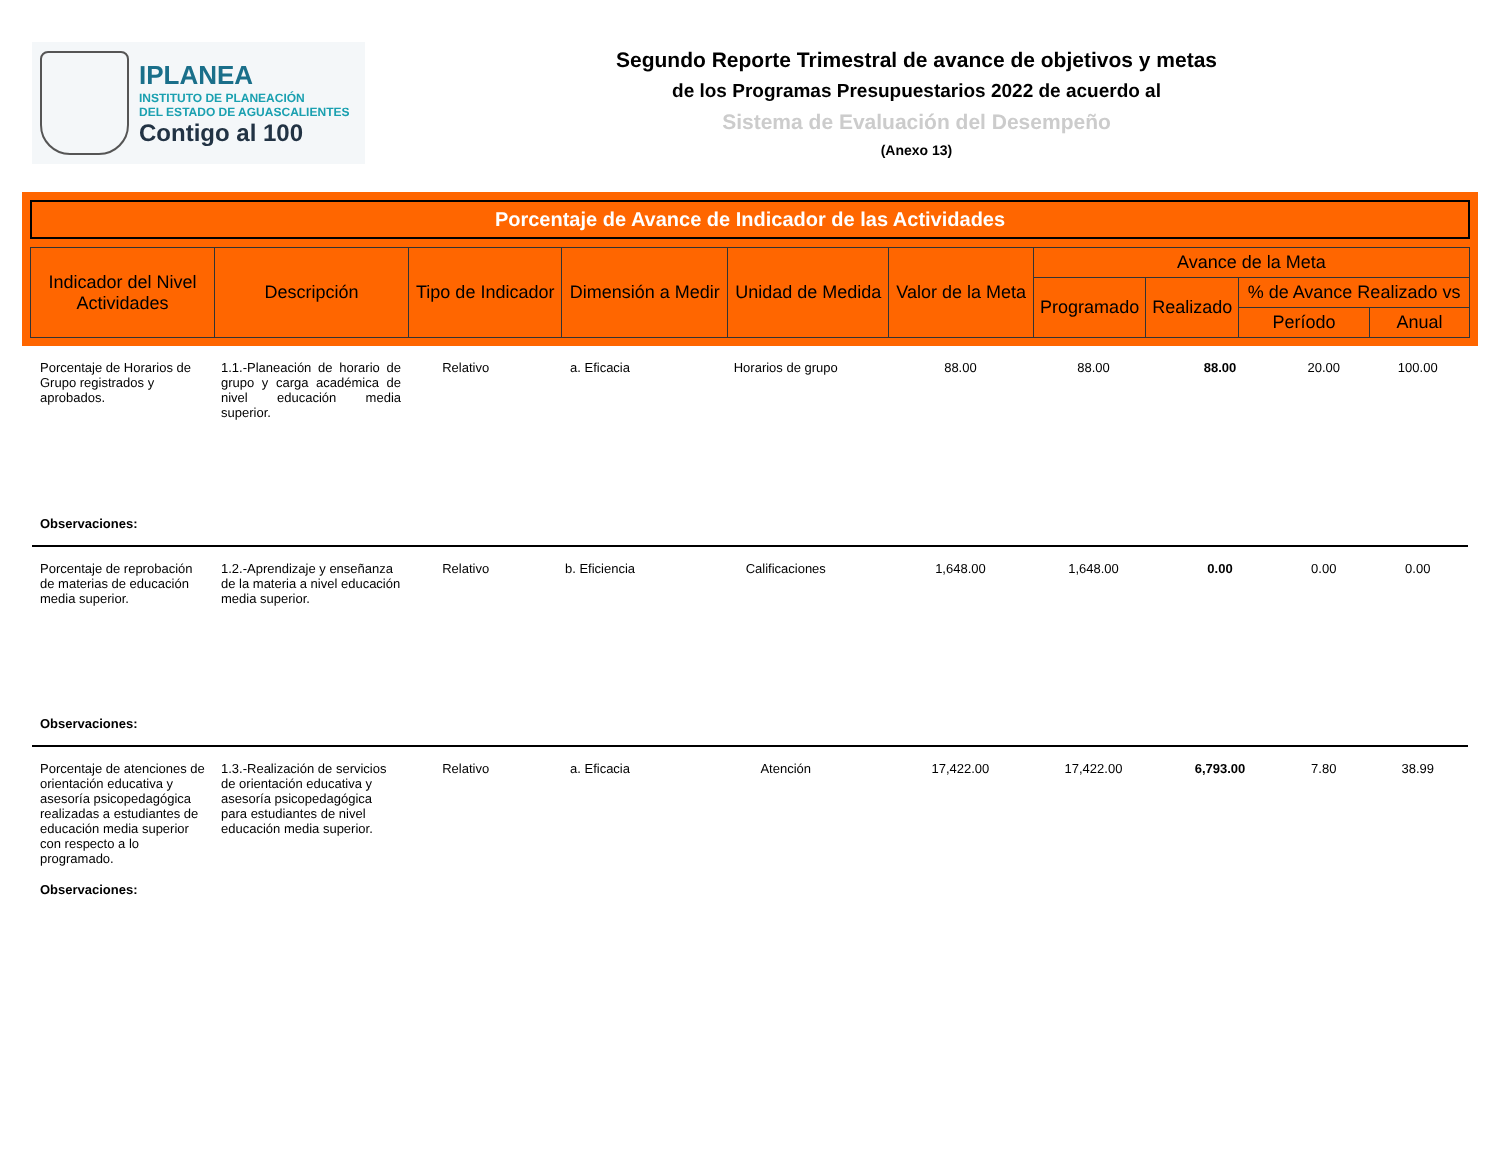IPLANEA
INSTITUTO DE PLANEACIÓN
DEL ESTADO DE AGUASCALIENTES
Contigo al 100
Segundo Reporte Trimestral de avance de objetivos y metas
de los Programas Presupuestarios 2022 de acuerdo al
Sistema de Evaluación del Desempeño
(Anexo 13)
Porcentaje de Avance de Indicador de las Actividades
| Indicador del Nivel Actividades | Descripción | Tipo de Indicador | Dimensión a Medir | Unidad de Medida | Valor de la Meta | Avance de la Meta | | | |
| --- | --- | --- | --- | --- | --- | --- | --- | --- | --- |
| | | | | | | Programado | Realizado | % de Avance Realizado vs | |
| | | | | | | | | Período | Anual |
| Porcentaje de Horarios de Grupo registrados y aprobados. | 1.1.-Planeación de horario de grupo y carga académica de nivel educación media superior. | Relativo | a. Eficacia | Horarios de grupo | 88.00 | 88.00 | 88.00 | 20.00 | 100.00 |
| Observaciones: | | | | | | | | | |
| Porcentaje de reprobación de materias de educación media superior. | 1.2.-Aprendizaje y enseñanza de la materia a nivel educación media superior. | Relativo | b. Eficiencia | Calificaciones | 1,648.00 | 1,648.00 | 0.00 | 0.00 | 0.00 |
| Observaciones: | | | | | | | | | |
| Porcentaje de atenciones de orientación educativa y asesoría psicopedagógica realizadas a estudiantes de educación media superior con respecto a lo programado. | 1.3.-Realización de servicios de orientación educativa y asesoría psicopedagógica para estudiantes de nivel educación media superior. | Relativo | a. Eficacia | Atención | 17,422.00 | 17,422.00 | 6,793.00 | 7.80 | 38.99 |
| Observaciones: | | | | | | | | | |